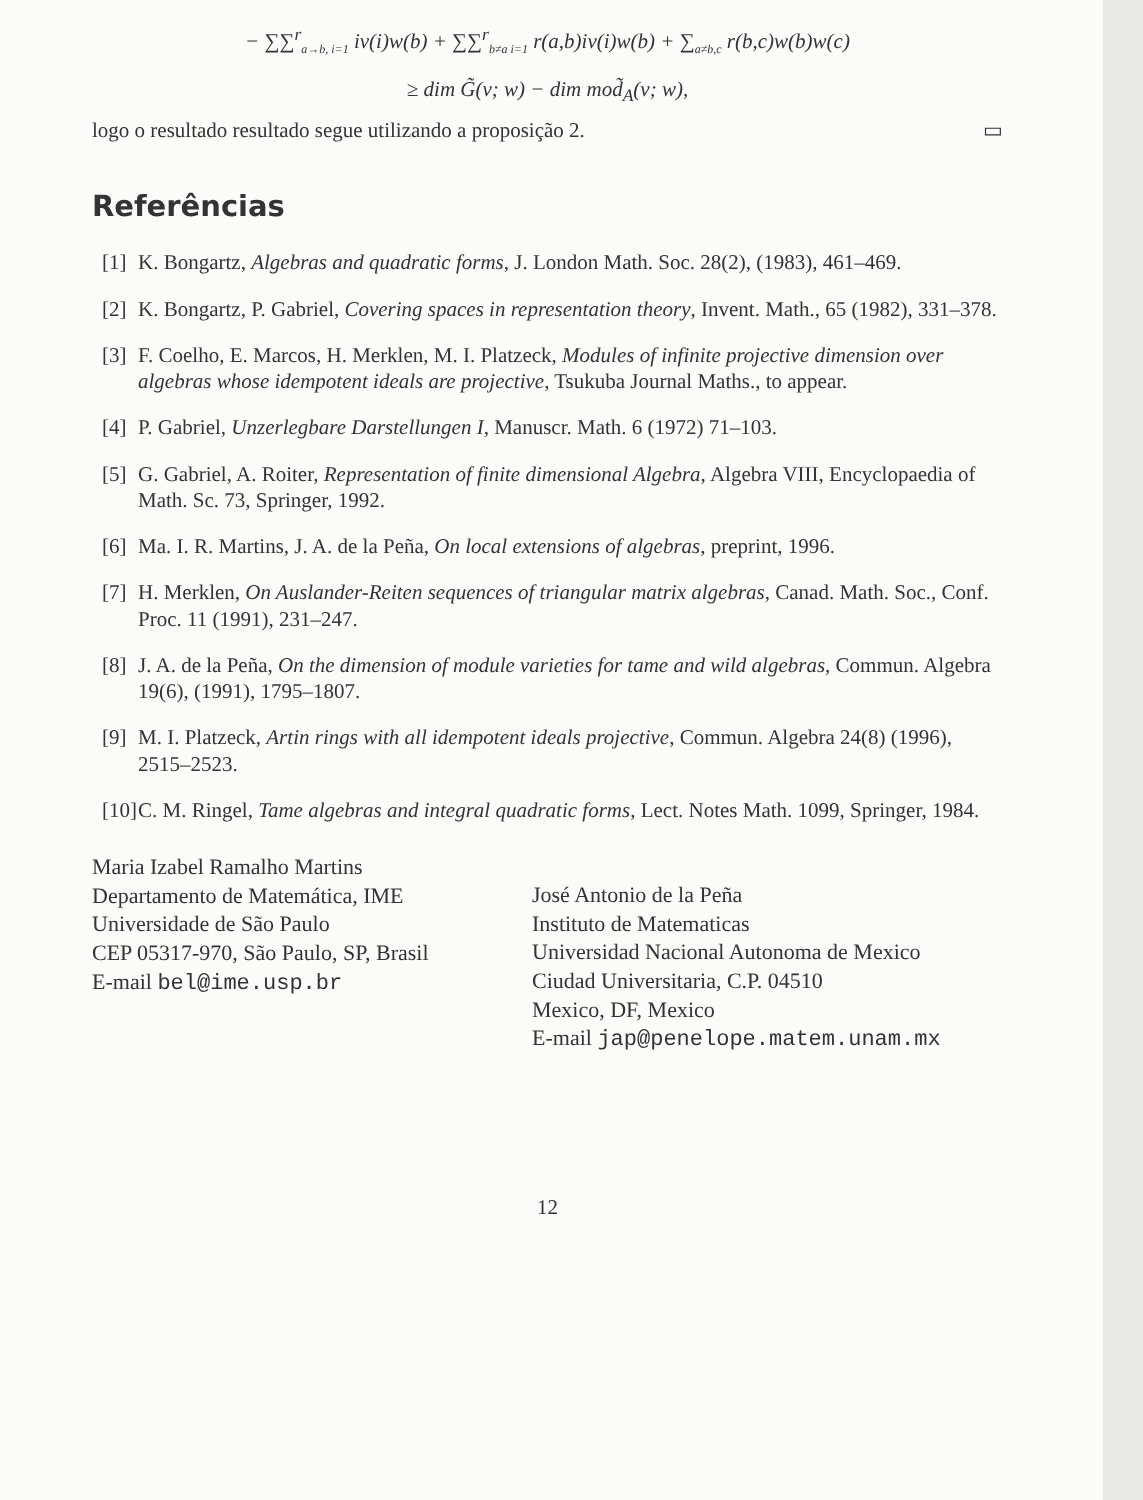− ∑∑<sup>r</sup><sub>a→b, i=1</sub> iv(i)w(b) + ∑∑<sup>r</sup><sub>b≠a i=1</sub> r(a,b)iv(i)w(b) + ∑<sub>a≠b,c</sub> r(b,c)w(b)w(c)
≥ dim G̃(v; w) − dim mod̃<sub>A</sub>(v; w),
logo o resultado resultado segue utilizando a proposição 2. ▭
Referências
[1] K. Bongartz, Algebras and quadratic forms, J. London Math. Soc. 28(2), (1983), 461–469.
[2] K. Bongartz, P. Gabriel, Covering spaces in representation theory, Invent. Math., 65 (1982), 331–378.
[3] F. Coelho, E. Marcos, H. Merklen, M. I. Platzeck, Modules of infinite projective dimension over algebras whose idempotent ideals are projective, Tsukuba Journal Maths., to appear.
[4] P. Gabriel, Unzerlegbare Darstellungen I, Manuscr. Math. 6 (1972) 71–103.
[5] G. Gabriel, A. Roiter, Representation of finite dimensional Algebra, Algebra VIII, Encyclopaedia of Math. Sc. 73, Springer, 1992.
[6] Ma. I. R. Martins, J. A. de la Peña, On local extensions of algebras, preprint, 1996.
[7] H. Merklen, On Auslander-Reiten sequences of triangular matrix algebras, Canad. Math. Soc., Conf. Proc. 11 (1991), 231–247.
[8] J. A. de la Peña, On the dimension of module varieties for tame and wild algebras, Commun. Algebra 19(6), (1991), 1795–1807.
[9] M. I. Platzeck, Artin rings with all idempotent ideals projective, Commun. Algebra 24(8) (1996), 2515–2523.
[10] C. M. Ringel, Tame algebras and integral quadratic forms, Lect. Notes Math. 1099, Springer, 1984.
Maria Izabel Ramalho Martins
Departamento de Matemática, IME
Universidade de São Paulo
CEP 05317-970, São Paulo, SP, Brasil
E-mail bel@ime.usp.br
José Antonio de la Peña
Instituto de Matematicas
Universidad Nacional Autonoma de Mexico
Ciudad Universitaria, C.P. 04510
Mexico, DF, Mexico
E-mail jap@penelope.matem.unam.mx
12